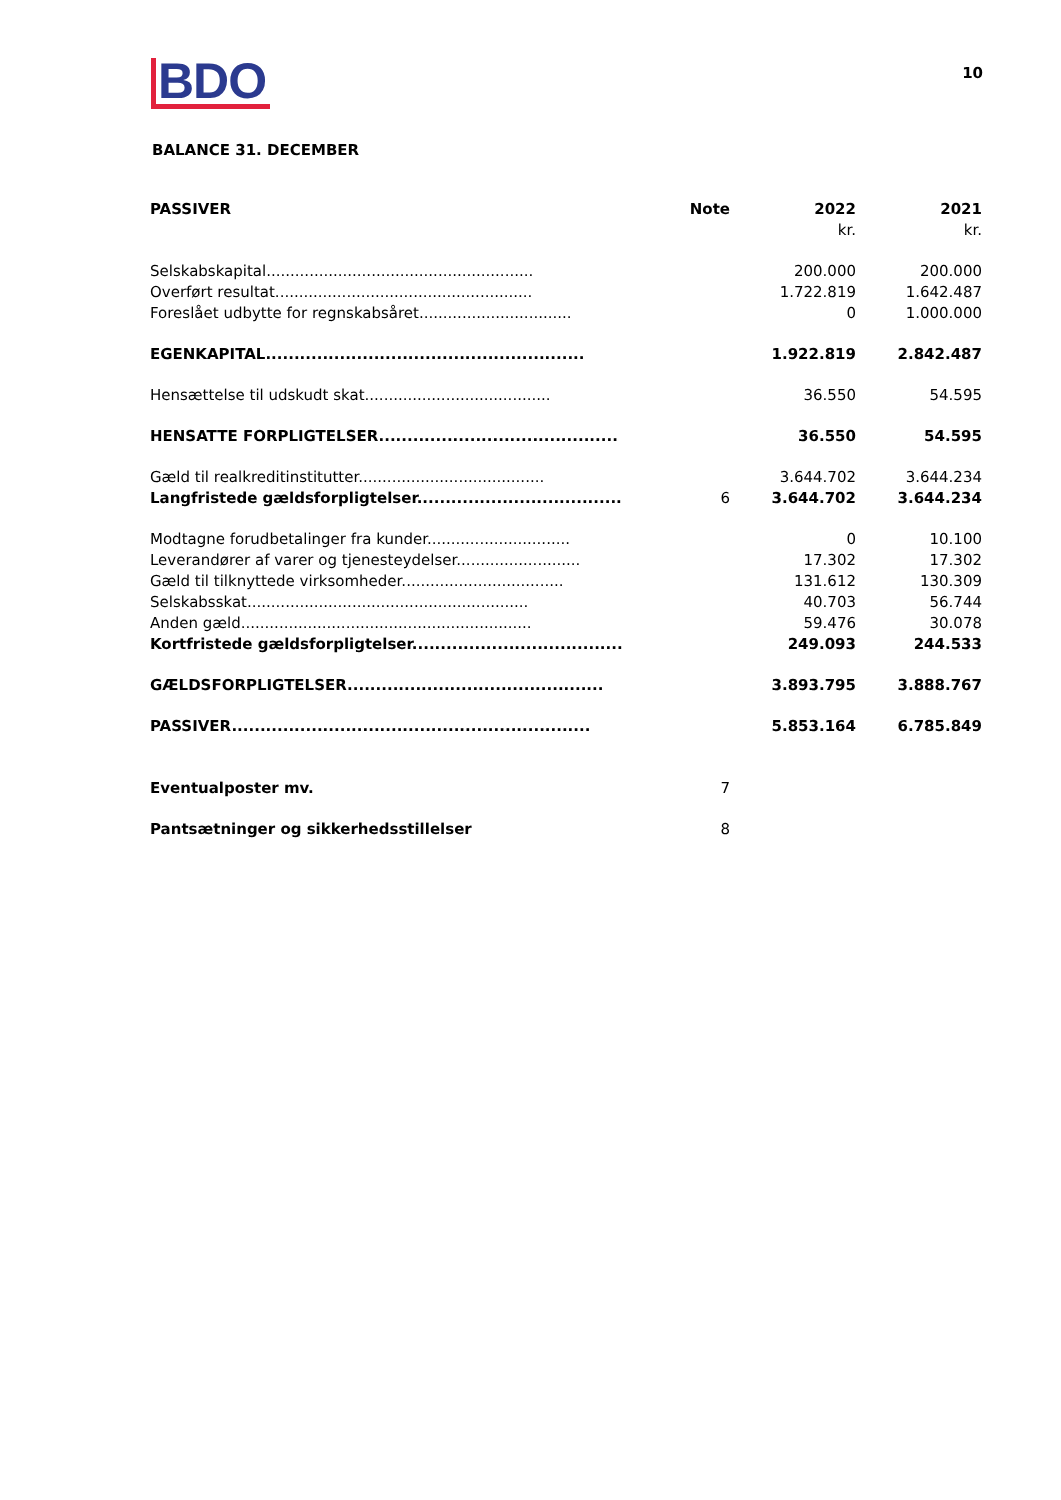BDO
10
BALANCE 31. DECEMBER
| PASSIVER | Note | 2022 | 2021 |
| --- | --- | --- | --- |
| | | kr. | kr. |
| Selskabskapital........................................................ | | 200.000 | 200.000 |
| Overført resultat...................................................... | | 1.722.819 | 1.642.487 |
| Foreslået udbytte for regnskabsåret................................ | | 0 | 1.000.000 |
| EGENKAPITAL........................................................ | | 1.922.819 | 2.842.487 |
| Hensættelse til udskudt skat....................................... | | 36.550 | 54.595 |
| HENSATTE FORPLIGTELSER.......................................... | | 36.550 | 54.595 |
| Gæld til realkreditinstitutter....................................... | | 3.644.702 | 3.644.234 |
| Langfristede gældsforpligtelser.................................... | 6 | 3.644.702 | 3.644.234 |
| Modtagne forudbetalinger fra kunder.............................. | | 0 | 10.100 |
| Leverandører af varer og tjenesteydelser.......................... | | 17.302 | 17.302 |
| Gæld til tilknyttede virksomheder.................................. | | 131.612 | 130.309 |
| Selskabsskat........................................................... | | 40.703 | 56.744 |
| Anden gæld............................................................. | | 59.476 | 30.078 |
| Kortfristede gældsforpligtelser..................................... | | 249.093 | 244.533 |
| GÆLDSFORPLIGTELSER............................................. | | 3.893.795 | 3.888.767 |
| PASSIVER............................................................... | | 5.853.164 | 6.785.849 |
| Eventualposter mv. | 7 | | |
| Pantsætninger og sikkerhedsstillelser | 8 | | |